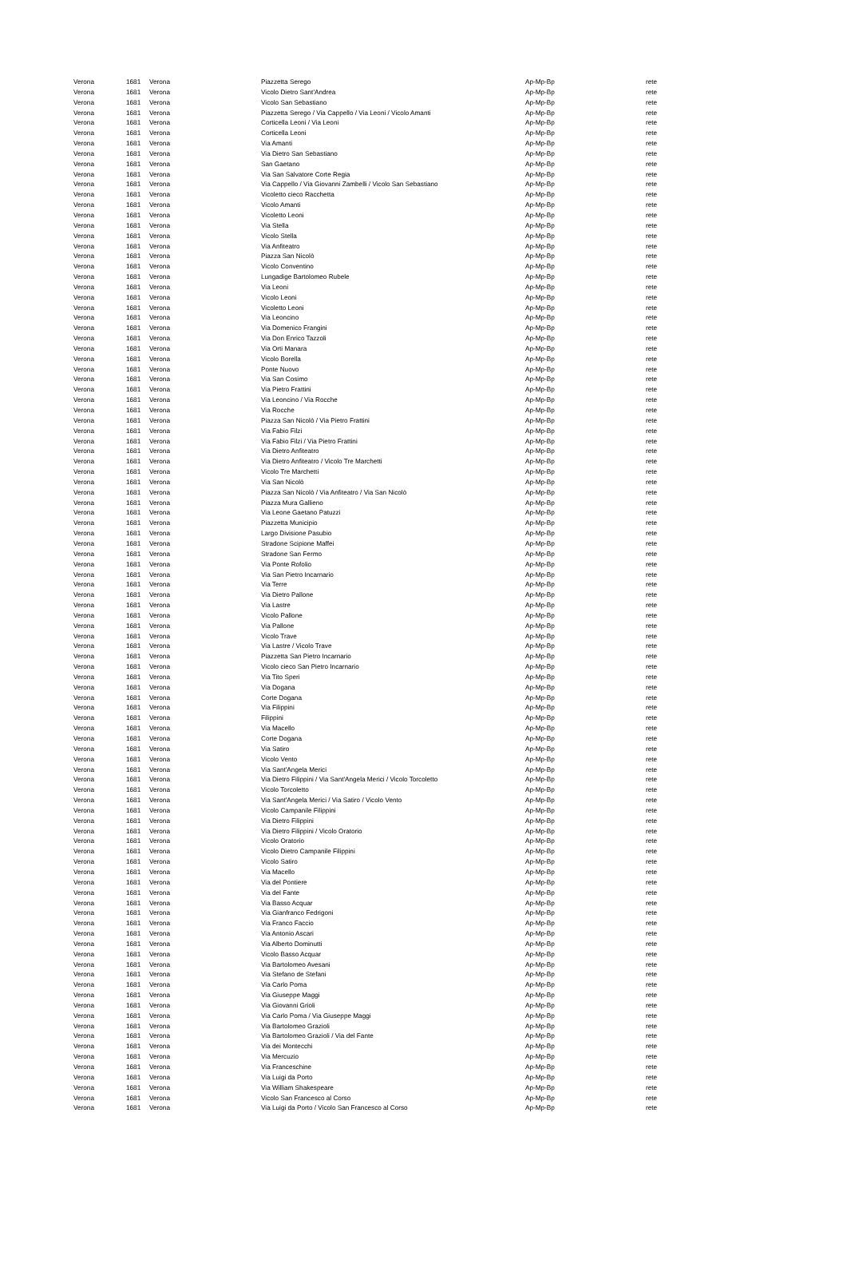| Verona | 1681 | Verona | Piazzetta Serego | Ap-Mp-Bp | rete |
| Verona | 1681 | Verona | Vicolo Dietro Sant'Andrea | Ap-Mp-Bp | rete |
| Verona | 1681 | Verona | Vicolo San Sebastiano | Ap-Mp-Bp | rete |
| Verona | 1681 | Verona | Piazzetta Serego / Via Cappello / Via Leoni / Vicolo Amanti | Ap-Mp-Bp | rete |
| Verona | 1681 | Verona | Corticella Leoni / Via Leoni | Ap-Mp-Bp | rete |
| Verona | 1681 | Verona | Corticella Leoni | Ap-Mp-Bp | rete |
| Verona | 1681 | Verona | Via Amanti | Ap-Mp-Bp | rete |
| Verona | 1681 | Verona | Via Dietro San Sebastiano | Ap-Mp-Bp | rete |
| Verona | 1681 | Verona | San Gaetano | Ap-Mp-Bp | rete |
| Verona | 1681 | Verona | Via San Salvatore Corte Regia | Ap-Mp-Bp | rete |
| Verona | 1681 | Verona | Via Cappello / Via Giovanni Zambelli / Vicolo San Sebastiano | Ap-Mp-Bp | rete |
| Verona | 1681 | Verona | Vicoletto cieco Racchetta | Ap-Mp-Bp | rete |
| Verona | 1681 | Verona | Vicolo Amanti | Ap-Mp-Bp | rete |
| Verona | 1681 | Verona | Vicoletto Leoni | Ap-Mp-Bp | rete |
| Verona | 1681 | Verona | Via Stella | Ap-Mp-Bp | rete |
| Verona | 1681 | Verona | Vicolo Stella | Ap-Mp-Bp | rete |
| Verona | 1681 | Verona | Via Anfiteatro | Ap-Mp-Bp | rete |
| Verona | 1681 | Verona | Piazza San Nicolò | Ap-Mp-Bp | rete |
| Verona | 1681 | Verona | Vicolo Conventino | Ap-Mp-Bp | rete |
| Verona | 1681 | Verona | Lungadige Bartolomeo Rubele | Ap-Mp-Bp | rete |
| Verona | 1681 | Verona | Via Leoni | Ap-Mp-Bp | rete |
| Verona | 1681 | Verona | Vicolo Leoni | Ap-Mp-Bp | rete |
| Verona | 1681 | Verona | Vicoletto Leoni | Ap-Mp-Bp | rete |
| Verona | 1681 | Verona | Via Leoncino | Ap-Mp-Bp | rete |
| Verona | 1681 | Verona | Via Domenico Frangini | Ap-Mp-Bp | rete |
| Verona | 1681 | Verona | Via Don Enrico Tazzoli | Ap-Mp-Bp | rete |
| Verona | 1681 | Verona | Via Orti Manara | Ap-Mp-Bp | rete |
| Verona | 1681 | Verona | Vicolo Borella | Ap-Mp-Bp | rete |
| Verona | 1681 | Verona | Ponte Nuovo | Ap-Mp-Bp | rete |
| Verona | 1681 | Verona | Via San Cosimo | Ap-Mp-Bp | rete |
| Verona | 1681 | Verona | Via Pietro Frattini | Ap-Mp-Bp | rete |
| Verona | 1681 | Verona | Via Leoncino / Via Rocche | Ap-Mp-Bp | rete |
| Verona | 1681 | Verona | Via Rocche | Ap-Mp-Bp | rete |
| Verona | 1681 | Verona | Piazza San Nicolò / Via Pietro Frattini | Ap-Mp-Bp | rete |
| Verona | 1681 | Verona | Via Fabio Filzi | Ap-Mp-Bp | rete |
| Verona | 1681 | Verona | Via Fabio Filzi / Via Pietro Frattini | Ap-Mp-Bp | rete |
| Verona | 1681 | Verona | Via Dietro Anfiteatro | Ap-Mp-Bp | rete |
| Verona | 1681 | Verona | Via Dietro Anfiteatro / Vicolo Tre Marchetti | Ap-Mp-Bp | rete |
| Verona | 1681 | Verona | Vicolo Tre Marchetti | Ap-Mp-Bp | rete |
| Verona | 1681 | Verona | Via San Nicolò | Ap-Mp-Bp | rete |
| Verona | 1681 | Verona | Piazza San Nicolò / Via Anfiteatro / Via San Nicolò | Ap-Mp-Bp | rete |
| Verona | 1681 | Verona | Piazza Mura Gallieno | Ap-Mp-Bp | rete |
| Verona | 1681 | Verona | Via Leone Gaetano Patuzzi | Ap-Mp-Bp | rete |
| Verona | 1681 | Verona | Piazzetta Municipio | Ap-Mp-Bp | rete |
| Verona | 1681 | Verona | Largo Divisione Pasubio | Ap-Mp-Bp | rete |
| Verona | 1681 | Verona | Stradone Scipione Maffei | Ap-Mp-Bp | rete |
| Verona | 1681 | Verona | Stradone San Fermo | Ap-Mp-Bp | rete |
| Verona | 1681 | Verona | Via Ponte Rofolio | Ap-Mp-Bp | rete |
| Verona | 1681 | Verona | Via San Pietro Incarnario | Ap-Mp-Bp | rete |
| Verona | 1681 | Verona | Via Terre | Ap-Mp-Bp | rete |
| Verona | 1681 | Verona | Via Dietro Pallone | Ap-Mp-Bp | rete |
| Verona | 1681 | Verona | Via Lastre | Ap-Mp-Bp | rete |
| Verona | 1681 | Verona | Vicolo Pallone | Ap-Mp-Bp | rete |
| Verona | 1681 | Verona | Via Pallone | Ap-Mp-Bp | rete |
| Verona | 1681 | Verona | Vicolo Trave | Ap-Mp-Bp | rete |
| Verona | 1681 | Verona | Via Lastre / Vicolo Trave | Ap-Mp-Bp | rete |
| Verona | 1681 | Verona | Piazzetta San Pietro Incarnario | Ap-Mp-Bp | rete |
| Verona | 1681 | Verona | Vicolo cieco San Pietro Incarnario | Ap-Mp-Bp | rete |
| Verona | 1681 | Verona | Via Tito Speri | Ap-Mp-Bp | rete |
| Verona | 1681 | Verona | Via Dogana | Ap-Mp-Bp | rete |
| Verona | 1681 | Verona | Corte Dogana | Ap-Mp-Bp | rete |
| Verona | 1681 | Verona | Via Filippini | Ap-Mp-Bp | rete |
| Verona | 1681 | Verona | Filippini | Ap-Mp-Bp | rete |
| Verona | 1681 | Verona | Via Macello | Ap-Mp-Bp | rete |
| Verona | 1681 | Verona | Corte Dogana | Ap-Mp-Bp | rete |
| Verona | 1681 | Verona | Via Satiro | Ap-Mp-Bp | rete |
| Verona | 1681 | Verona | Vicolo Vento | Ap-Mp-Bp | rete |
| Verona | 1681 | Verona | Via Sant'Angela Merici | Ap-Mp-Bp | rete |
| Verona | 1681 | Verona | Via Dietro Filippini / Via Sant'Angela Merici / Vicolo Torcoletto | Ap-Mp-Bp | rete |
| Verona | 1681 | Verona | Vicolo Torcoletto | Ap-Mp-Bp | rete |
| Verona | 1681 | Verona | Via Sant'Angela Merici / Via Satiro / Vicolo Vento | Ap-Mp-Bp | rete |
| Verona | 1681 | Verona | Vicolo Campanile Filippini | Ap-Mp-Bp | rete |
| Verona | 1681 | Verona | Via Dietro Filippini | Ap-Mp-Bp | rete |
| Verona | 1681 | Verona | Via Dietro Filippini / Vicolo Oratorio | Ap-Mp-Bp | rete |
| Verona | 1681 | Verona | Vicolo Oratorio | Ap-Mp-Bp | rete |
| Verona | 1681 | Verona | Vicolo Dietro Campanile Filippini | Ap-Mp-Bp | rete |
| Verona | 1681 | Verona | Vicolo Satiro | Ap-Mp-Bp | rete |
| Verona | 1681 | Verona | Via Macello | Ap-Mp-Bp | rete |
| Verona | 1681 | Verona | Via del Pontiere | Ap-Mp-Bp | rete |
| Verona | 1681 | Verona | Via del Fante | Ap-Mp-Bp | rete |
| Verona | 1681 | Verona | Via Basso Acquar | Ap-Mp-Bp | rete |
| Verona | 1681 | Verona | Via Gianfranco Fedrigoni | Ap-Mp-Bp | rete |
| Verona | 1681 | Verona | Via Franco Faccio | Ap-Mp-Bp | rete |
| Verona | 1681 | Verona | Via Antonio Ascari | Ap-Mp-Bp | rete |
| Verona | 1681 | Verona | Via Alberto Dominutti | Ap-Mp-Bp | rete |
| Verona | 1681 | Verona | Vicolo Basso Acquar | Ap-Mp-Bp | rete |
| Verona | 1681 | Verona | Via Bartolomeo Avesani | Ap-Mp-Bp | rete |
| Verona | 1681 | Verona | Via Stefano de Stefani | Ap-Mp-Bp | rete |
| Verona | 1681 | Verona | Via Carlo Poma | Ap-Mp-Bp | rete |
| Verona | 1681 | Verona | Via Giuseppe Maggi | Ap-Mp-Bp | rete |
| Verona | 1681 | Verona | Via Giovanni Grioli | Ap-Mp-Bp | rete |
| Verona | 1681 | Verona | Via Carlo Poma / Via Giuseppe Maggi | Ap-Mp-Bp | rete |
| Verona | 1681 | Verona | Via Bartolomeo Grazioli | Ap-Mp-Bp | rete |
| Verona | 1681 | Verona | Via Bartolomeo Grazioli / Via del Fante | Ap-Mp-Bp | rete |
| Verona | 1681 | Verona | Via dei Montecchi | Ap-Mp-Bp | rete |
| Verona | 1681 | Verona | Via Mercuzio | Ap-Mp-Bp | rete |
| Verona | 1681 | Verona | Via Franceschine | Ap-Mp-Bp | rete |
| Verona | 1681 | Verona | Via Luigi da Porto | Ap-Mp-Bp | rete |
| Verona | 1681 | Verona | Via William Shakespeare | Ap-Mp-Bp | rete |
| Verona | 1681 | Verona | Vicolo San Francesco al Corso | Ap-Mp-Bp | rete |
| Verona | 1681 | Verona | Via Luigi da Porto / Vicolo San Francesco al Corso | Ap-Mp-Bp | rete |